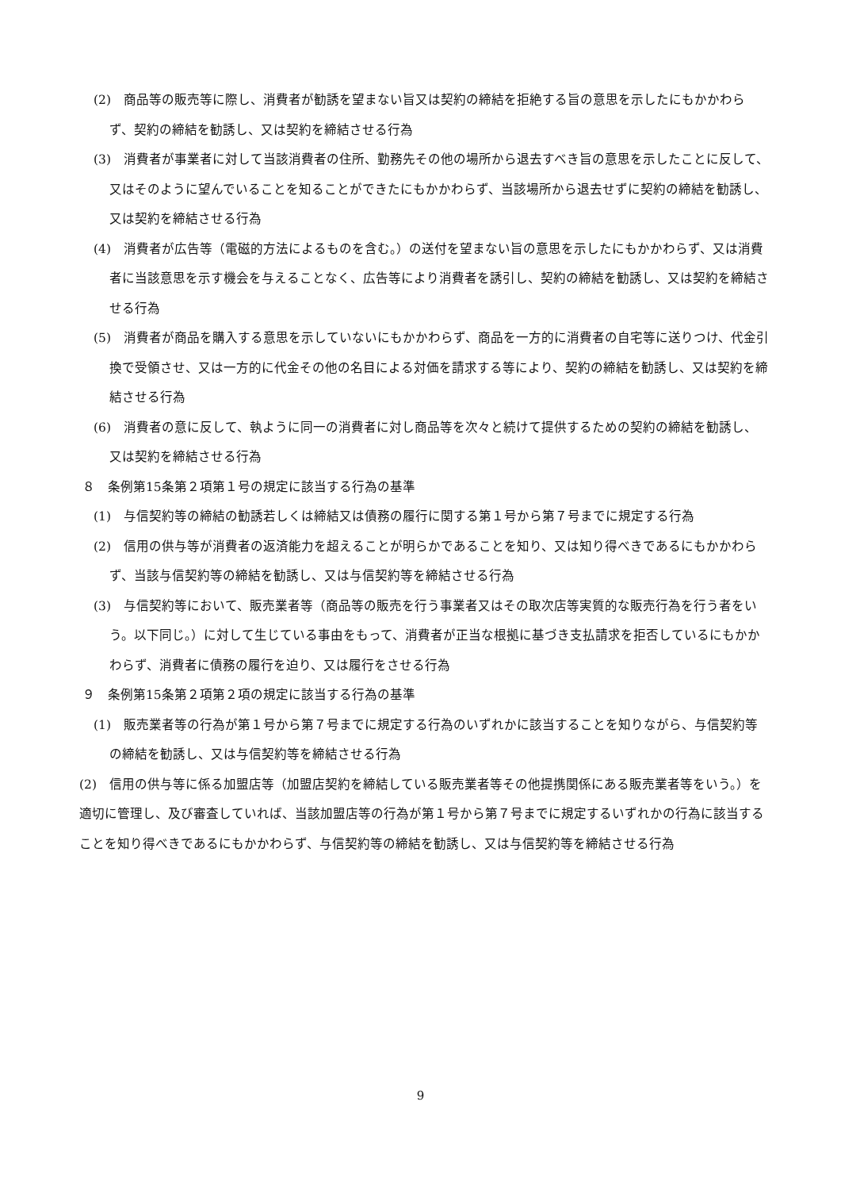(2)　商品等の販売等に際し、消費者が勧誘を望まない旨又は契約の締結を拒絶する旨の意思を示したにもかかわらず、契約の締結を勧誘し、又は契約を締結させる行為
(3)　消費者が事業者に対して当該消費者の住所、勤務先その他の場所から退去すべき旨の意思を示したことに反して、又はそのように望んでいることを知ることができたにもかかわらず、当該場所から退去せずに契約の締結を勧誘し、又は契約を締結させる行為
(4)　消費者が広告等（電磁的方法によるものを含む。）の送付を望まない旨の意思を示したにもかかわらず、又は消費者に当該意思を示す機会を与えることなく、広告等により消費者を誘引し、契約の締結を勧誘し、又は契約を締結させる行為
(5)　消費者が商品を購入する意思を示していないにもかかわらず、商品を一方的に消費者の自宅等に送りつけ、代金引換で受領させ、又は一方的に代金その他の名目による対価を請求する等により、契約の締結を勧誘し、又は契約を締結させる行為
(6)　消費者の意に反して、執ように同一の消費者に対し商品等を次々と続けて提供するための契約の締結を勧誘し、又は契約を締結させる行為
８　条例第15条第２項第１号の規定に該当する行為の基準
(1)　与信契約等の締結の勧誘若しくは締結又は債務の履行に関する第１号から第７号までに規定する行為
(2)　信用の供与等が消費者の返済能力を超えることが明らかであることを知り、又は知り得べきであるにもかかわらず、当該与信契約等の締結を勧誘し、又は与信契約等を締結させる行為
(3)　与信契約等において、販売業者等（商品等の販売を行う事業者又はその取次店等実質的な販売行為を行う者をいう。以下同じ。）に対して生じている事由をもって、消費者が正当な根拠に基づき支払請求を拒否しているにもかかわらず、消費者に債務の履行を迫り、又は履行をさせる行為
９　条例第15条第２項第２項の規定に該当する行為の基準
(1)　販売業者等の行為が第１号から第７号までに規定する行為のいずれかに該当することを知りながら、与信契約等の締結を勧誘し、又は与信契約等を締結させる行為
(2)　信用の供与等に係る加盟店等（加盟店契約を締結している販売業者等その他提携関係にある販売業者等をいう。）を適切に管理し、及び審査していれば、当該加盟店等の行為が第１号から第７号までに規定するいずれかの行為に該当することを知り得べきであるにもかかわらず、与信契約等の締結を勧誘し、又は与信契約等を締結させる行為
9